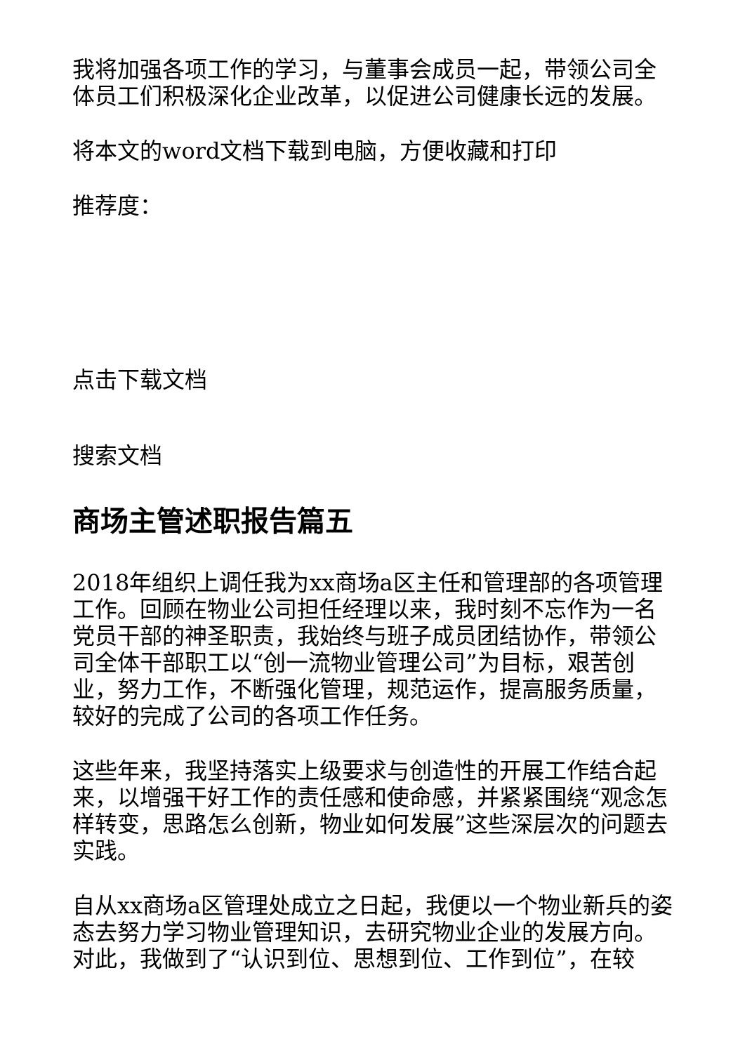我将加强各项工作的学习，与董事会成员一起，带领公司全体员工们积极深化企业改革，以促进公司健康长远的发展。
将本文的word文档下载到电脑，方便收藏和打印
推荐度：
点击下载文档
搜索文档
商场主管述职报告篇五
2018年组织上调任我为xx商场a区主任和管理部的各项管理工作。回顾在物业公司担任经理以来，我时刻不忘作为一名党员干部的神圣职责，我始终与班子成员团结协作，带领公司全体干部职工以“创一流物业管理公司”为目标，艰苦创业，努力工作，不断强化管理，规范运作，提高服务质量，较好的完成了公司的各项工作任务。
这些年来，我坚持落实上级要求与创造性的开展工作结合起来，以增强干好工作的责任感和使命感，并紧紧围绕“观念怎样转变，思路怎么创新，物业如何发展”这些深层次的问题去实践。
自从xx商场a区管理处成立之日起，我便以一个物业新兵的姿态去努力学习物业管理知识，去研究物业企业的发展方向。对此，我做到了“认识到位、思想到位、工作到位”，在较